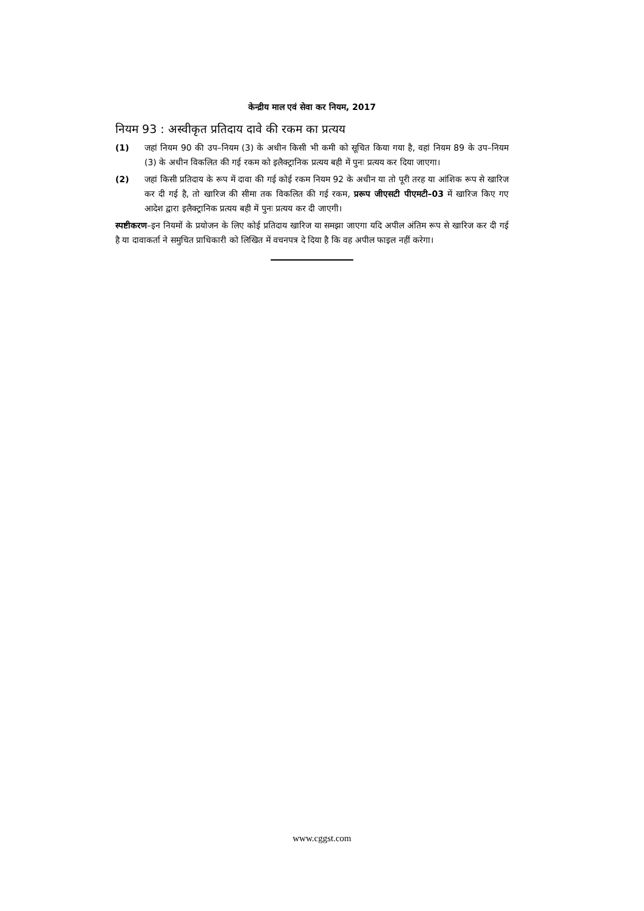केन्द्रीय माल एवं सेवा कर नियम, 2017
नियम 93 : अस्वीकृत प्रतिदाय दावे की रकम का प्रत्यय
(1) जहां नियम 90 की उप–नियम (3) के अधीन किसी भी कमी को सूचित किया गया है, वहां नियम 89 के उप–नियम (3) के अधीन विकलित की गई रकम को इलैक्ट्रानिक प्रत्यय बही में पुनः प्रत्यय कर दिया जाएगा।
(2) जहां किसी प्रतिदाय के रूप में दावा की गई कोई रकम नियम 92 के अधीन या तो पूरी तरह या आंशिक रूप से खारिज कर दी गई है, तो खारिज की सीमा तक विकलित की गई रकम, प्ररूप जीएसटी पीएमटी–03 में खारिज किए गए आदेश द्वारा इलैक्ट्रानिक प्रत्यय बही में पुनः प्रत्यय कर दी जाएगी।
स्पष्टीकरण–इन नियमों के प्रयोजन के लिए कोई प्रतिदाय खारिज या समझा जाएगा यदि अपील अंतिम रूप से खारिज कर दी गई है या दावाकर्ता ने समुचित प्राधिकारी को लिखित में वचनपत्र दे दिया है कि वह अपील फाइल नहीं करेगा।
www.cggst.com